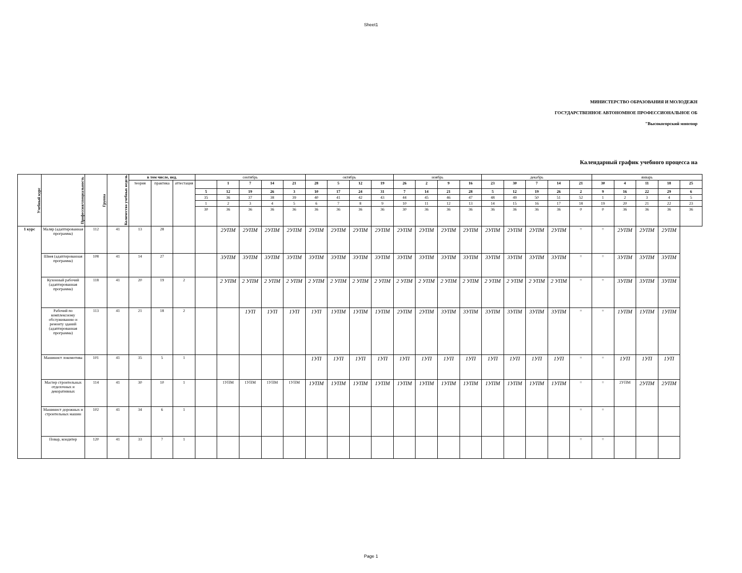Sheet1
МИНИСТЕРСТВО ОБРАЗОВАНИЯ И МОЛОДЕЖН
ГОСУДАРСТВЕННОЕ АВТОНОМНОЕ ПРОФЕССИОНАЛЬНОЕ ОБ
"Высокогорский многопр
Календарный график учебного процесса на
| Учебный курс | Профессия/специальность | Группа | Количество учебных недель | в том числе, нед. | | | сентябрь | | | | | октябрь | | | | ноябрь | | | | декабрь | | | | | январь | | | | |
| --- | --- | --- | --- | --- | --- | --- | --- | --- | --- | --- | --- | --- | --- | --- | --- | --- | --- | --- | --- | --- | --- | --- | --- | --- | --- | --- | --- | --- | --- |
| | | | | теория | практика | аттестация | | 1 | 7 | 14 | 21 | 28 | 5 | 12 | 19 | 26 | 2 | 9 | 16 | 23 | 30 | 7 | 14 | 21 | 30 | 4 | 11 | 18 | 25 |
| | | | | | | | 5 | 12 | 19 | 26 | 3 | 10 | 17 | 24 | 31 | 7 | 14 | 21 | 28 | 5 | 12 | 19 | 26 | 2 | 9 | 16 | 22 | 29 | 6 |
| | | | | | | | 35 | 36 | 37 | 38 | 39 | 40 | 41 | 42 | 43 | 44 | 45 | 46 | 47 | 48 | 49 | 50 | 51 | 52 | 1 | 2 | 3 | 4 | 5 |
| | | | | | | | 1 | 2 | 3 | 4 | 5 | 6 | 7 | 8 | 9 | 10 | 11 | 12 | 13 | 14 | 15 | 16 | 17 | 18 | 19 | 20 | 21 | 22 | 23 |
| | | | | | | | 30 | 36 | 36 | 36 | 36 | 36 | 36 | 36 | 36 | 30 | 36 | 36 | 36 | 36 | 36 | 36 | 36 | 0 | 0 | 36 | 36 | 36 | 36 |
| 1 курс | Маляр (адаптированная программа) | 112 | 41 | 13 | 28 | | | 2УПМ | 2УПМ | 2УПМ | 2УПМ | 2УПМ | 2УПМ | 2УПМ | 2УПМ | 2УПМ | 2УПМ | 2УПМ | 2УПМ | 2УПМ | 2УПМ | 2УПМ | 2УПМ | = | = | 2УПМ | 2УПМ | 2УПМ | |
| | Швея (адаптированная программа) | 108 | 41 | 14 | 27 | | | 3УПМ | 3УПМ | 3УПМ | 3УПМ | 3УПМ | 3УПМ | 3УПМ | 3УПМ | 3УПМ | 3УПМ | 3УПМ | 3УПМ | 3УПМ | 3УПМ | 3УПМ | 3УПМ | = | = | 3УПМ | 3УПМ | 3УПМ | |
| | Кухонный рабочий (адаптированная программа) | 118 | 41 | 20 | 19 | 2 | | 2 УПМ | 2 УПМ | 2 УПМ | 2 УПМ | 2 УПМ | 2 УПМ | 2 УПМ | 2 УПМ | 2 УПМ | 2 УПМ | 2 УПМ | 2 УПМ | 2 УПМ | 2 УПМ | 2 УПМ | 2 УПМ | = | = | 3УПМ | 3УПМ | 3УПМ | |
| | Рабочий по комплексному обслуживанию и ремонту зданий (адаптированная программа) | 113 | 41 | 21 | 18 | 2 | | | 1УП | 1УП | 1УП | 1УП | 1УПМ | 1УПМ | 1УПМ | 2УПМ | 2УПМ | 3УПМ | 3УПМ | 3УПМ | 3УПМ | 3УПМ | 3УПМ | = | = | 1УПМ | 1УПМ | 1УПМ | |
| | Машинист локомотива | 101 | 41 | 35 | 5 | 1 | | | | | | 1УП | 1УП | 1УП | 1УП | 1УП | 1УП | 1УП | 1УП | 1УП | 1УП | 1УП | 1УП | = | = | 1УП | 1УП | 1УП | |
| | Мастер строительных отделочных и декоративных | 114 | 41 | 30 | 10 | 1 | | 1УПМ | 1УПМ | 1УПМ | 1УПМ | 1УПМ | 1УПМ | 1УПМ | 1УПМ | 1УПМ | 1УПМ | 1УПМ | 1УПМ | 1УПМ | 1УПМ | 1УПМ | 1УПМ | = | = | 2УПМ | 2УПМ | 2УПМ | |
| | Машинист дорожных и строительных машин | 102 | 41 | 34 | 6 | 1 | | | | | | | | | | | | | | | | | | = | = | | | | |
| | Повар, кондитер | 120 | 41 | 33 | 7 | 1 | | | | | | | | | | | | | | | | | | = | = | | | | |
Page 1